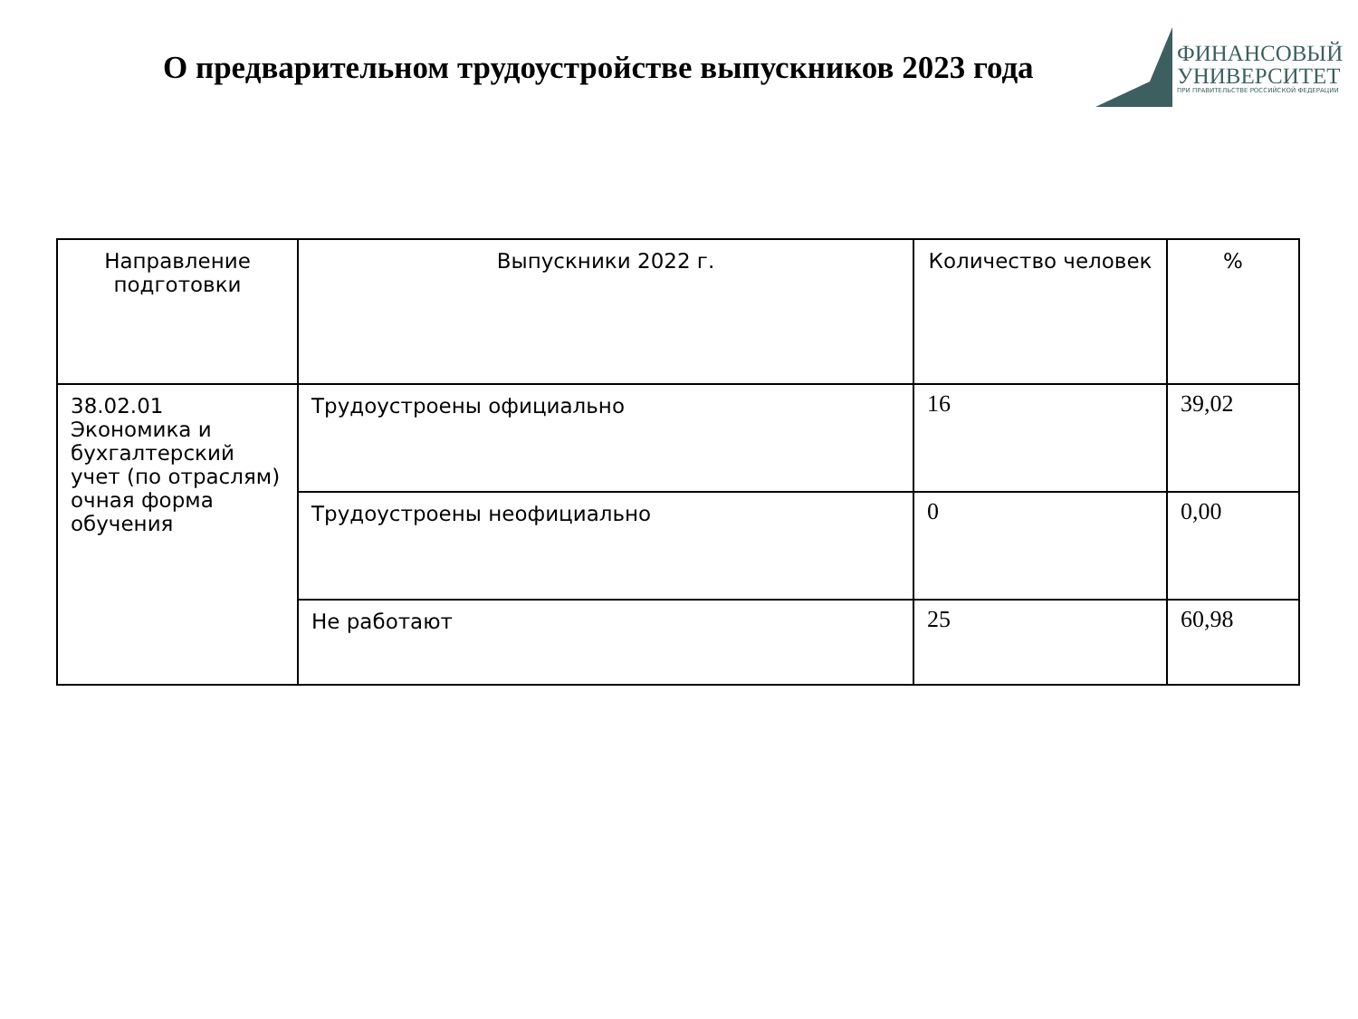О предварительном трудоустройстве выпускников 2023 года
ФИНАНСОВЫЙ
УНИВЕРСИТЕТ
ПРИ ПРАВИТЕЛЬСТВЕ РОССИЙСКОЙ ФЕДЕРАЦИИ
| Направление подготовки | Выпускники 2022 г. | Количество человек | % |
| --- | --- | --- | --- |
| 38.02.01 Экономика и бухгалтерский учет (по отраслям) очная форма обучения | Трудоустроены официально | 16 | 39,02 |
| | Трудоустроены неофициально | 0 | 0,00 |
| | Не работают | 25 | 60,98 |